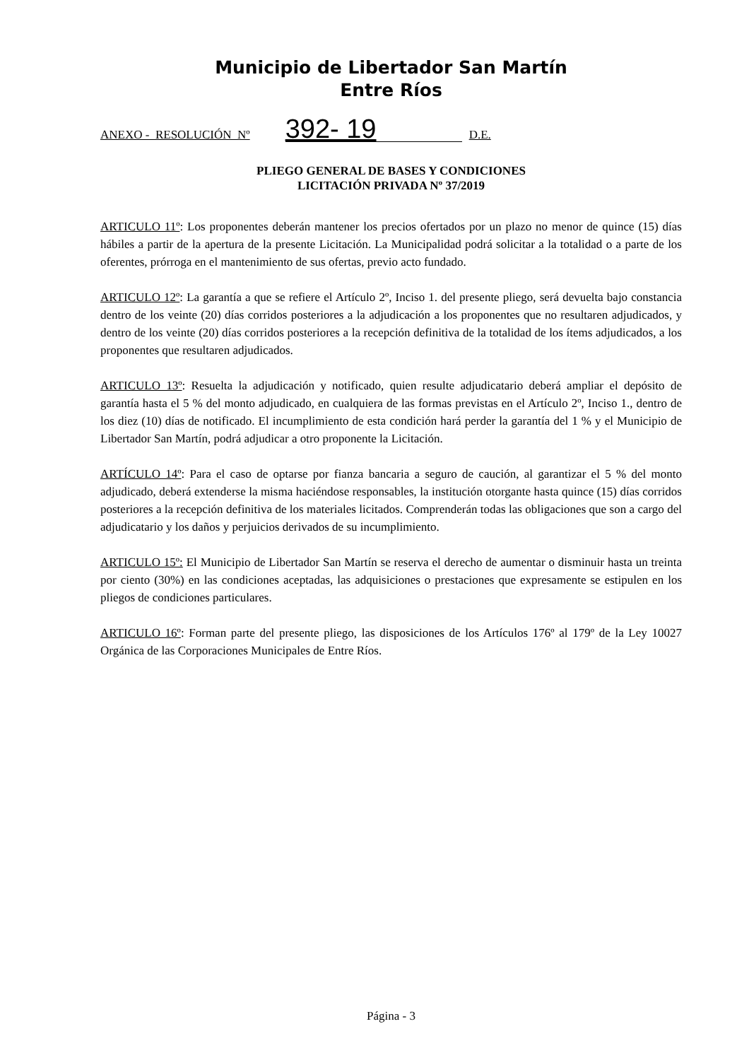Municipio de Libertador San Martín
Entre Ríos
ANEXO - RESOLUCIÓN Nº 392- 19 D.E.
PLIEGO GENERAL DE BASES Y CONDICIONES
LICITACIÓN PRIVADA Nº 37/2019
ARTICULO 11º: Los proponentes deberán mantener los precios ofertados por un plazo no menor de quince (15) días hábiles a partir de la apertura de la presente Licitación. La Municipalidad podrá solicitar a la totalidad o a parte de los oferentes, prórroga en el mantenimiento de sus ofertas, previo acto fundado.
ARTICULO 12º: La garantía a que se refiere el Artículo 2º, Inciso 1. del presente pliego, será devuelta bajo constancia dentro de los veinte (20) días corridos posteriores a la adjudicación a los proponentes que no resultaren adjudicados, y dentro de los veinte (20) días corridos posteriores a la recepción definitiva de la totalidad de los ítems adjudicados, a los proponentes que resultaren adjudicados.
ARTICULO 13º: Resuelta la adjudicación y notificado, quien resulte adjudicatario deberá ampliar el depósito de garantía hasta el 5 % del monto adjudicado, en cualquiera de las formas previstas en el Artículo 2º, Inciso 1., dentro de los diez (10) días de notificado. El incumplimiento de esta condición hará perder la garantía del 1 % y el Municipio de Libertador San Martín, podrá adjudicar a otro proponente la Licitación.
ARTÍCULO 14º: Para el caso de optarse por fianza bancaria a seguro de caución, al garantizar el 5 % del monto adjudicado, deberá extenderse la misma haciéndose responsables, la institución otorgante hasta quince (15) días corridos posteriores a la recepción definitiva de los materiales licitados. Comprenderán todas las obligaciones que son a cargo del adjudicatario y los daños y perjuicios derivados de su incumplimiento.
ARTICULO 15º: El Municipio de Libertador San Martín se reserva el derecho de aumentar o disminuir hasta un treinta por ciento (30%) en las condiciones aceptadas, las adquisiciones o prestaciones que expresamente se estipulen en los pliegos de condiciones particulares.
ARTICULO 16º: Forman parte del presente pliego, las disposiciones de los Artículos 176º al 179º de la Ley 10027 Orgánica de las Corporaciones Municipales de Entre Ríos.
Página - 3